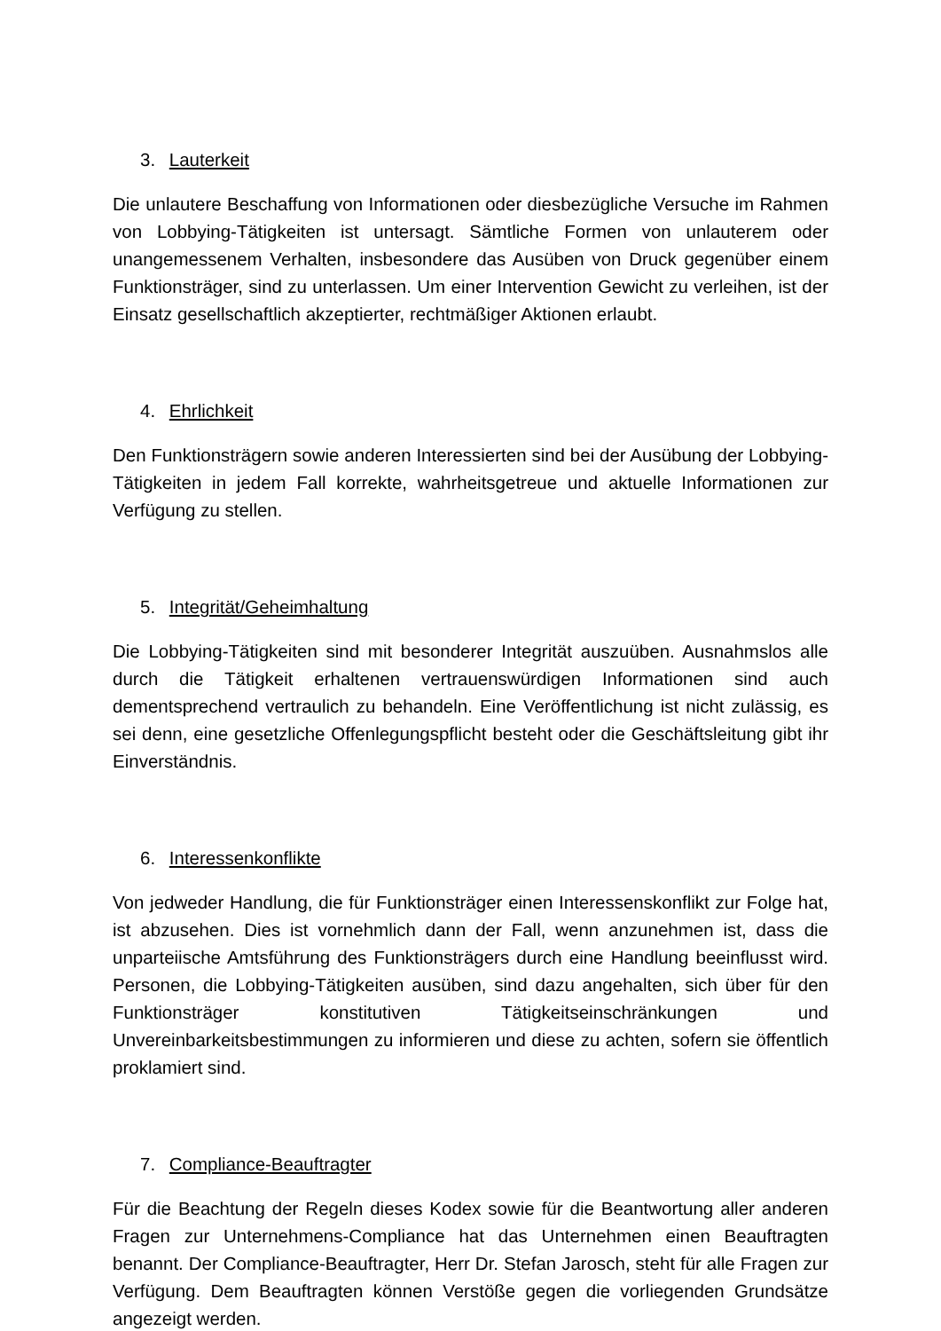3. Lauterkeit
Die unlautere Beschaffung von Informationen oder diesbezügliche Versuche im Rahmen von Lobbying-Tätigkeiten ist untersagt. Sämtliche Formen von unlauterem oder unangemessenem Verhalten, insbesondere das Ausüben von Druck gegenüber einem Funktionsträger, sind zu unterlassen. Um einer Intervention Gewicht zu verleihen, ist der Einsatz gesellschaftlich akzeptierter, rechtmäßiger Aktionen erlaubt.
4. Ehrlichkeit
Den Funktionsträgern sowie anderen Interessierten sind bei der Ausübung der Lobbying-Tätigkeiten in jedem Fall korrekte, wahrheitsgetreue und aktuelle Informationen zur Verfügung zu stellen.
5. Integrität/Geheimhaltung
Die Lobbying-Tätigkeiten sind mit besonderer Integrität auszuüben. Ausnahmslos alle durch die Tätigkeit erhaltenen vertrauenswürdigen Informationen sind auch dementsprechend vertraulich zu behandeln. Eine Veröffentlichung ist nicht zulässig, es sei denn, eine gesetzliche Offenlegungspflicht besteht oder die Geschäftsleitung gibt ihr Einverständnis.
6. Interessenkonflikte
Von jedweder Handlung, die für Funktionsträger einen Interessenskonflikt zur Folge hat, ist abzusehen. Dies ist vornehmlich dann der Fall, wenn anzunehmen ist, dass die unparteiische Amtsführung des Funktionsträgers durch eine Handlung beeinflusst wird. Personen, die Lobbying-Tätigkeiten ausüben, sind dazu angehalten, sich über für den Funktionsträger konstitutiven Tätigkeitseinschränkungen und Unvereinbarkeitsbestimmungen zu informieren und diese zu achten, sofern sie öffentlich proklamiert sind.
7. Compliance-Beauftragter
Für die Beachtung der Regeln dieses Kodex sowie für die Beantwortung aller anderen Fragen zur Unternehmens-Compliance hat das Unternehmen einen Beauftragten benannt. Der Compliance-Beauftragter, Herr Dr. Stefan Jarosch, steht für alle Fragen zur Verfügung. Dem Beauftragten können Verstöße gegen die vorliegenden Grundsätze angezeigt werden.